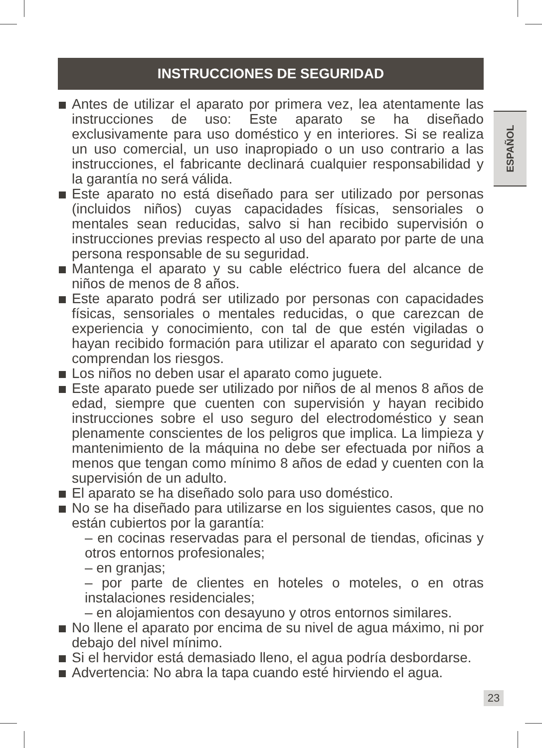INSTRUCCIONES DE SEGURIDAD
Antes de utilizar el aparato por primera vez, lea atentamente las instrucciones de uso: Este aparato se ha diseñado exclusivamente para uso doméstico y en interiores. Si se realiza un uso comercial, un uso inapropiado o un uso contrario a las instrucciones, el fabricante declinará cualquier responsabilidad y la garantía no será válida.
Este aparato no está diseñado para ser utilizado por personas (incluidos niños) cuyas capacidades físicas, sensoriales o mentales sean reducidas, salvo si han recibido supervisión o instrucciones previas respecto al uso del aparato por parte de una persona responsable de su seguridad.
Mantenga el aparato y su cable eléctrico fuera del alcance de niños de menos de 8 años.
Este aparato podrá ser utilizado por personas con capacidades físicas, sensoriales o mentales reducidas, o que carezcan de experiencia y conocimiento, con tal de que estén vigiladas o hayan recibido formación para utilizar el aparato con seguridad y comprendan los riesgos.
Los niños no deben usar el aparato como juguete.
Este aparato puede ser utilizado por niños de al menos 8 años de edad, siempre que cuenten con supervisión y hayan recibido instrucciones sobre el uso seguro del electrodoméstico y sean plenamente conscientes de los peligros que implica. La limpieza y mantenimiento de la máquina no debe ser efectuada por niños a menos que tengan como mínimo 8 años de edad y cuenten con la supervisión de un adulto.
El aparato se ha diseñado solo para uso doméstico.
No se ha diseñado para utilizarse en los siguientes casos, que no están cubiertos por la garantía:
– en cocinas reservadas para el personal de tiendas, oficinas y otros entornos profesionales;
– en granjas;
– por parte de clientes en hoteles o moteles, o en otras instalaciones residenciales;
– en alojamientos con desayuno y otros entornos similares.
No llene el aparato por encima de su nivel de agua máximo, ni por debajo del nivel mínimo.
Si el hervidor está demasiado lleno, el agua podría desbordarse.
Advertencia: No abra la tapa cuando esté hirviendo el agua.
ESPAÑOL
23